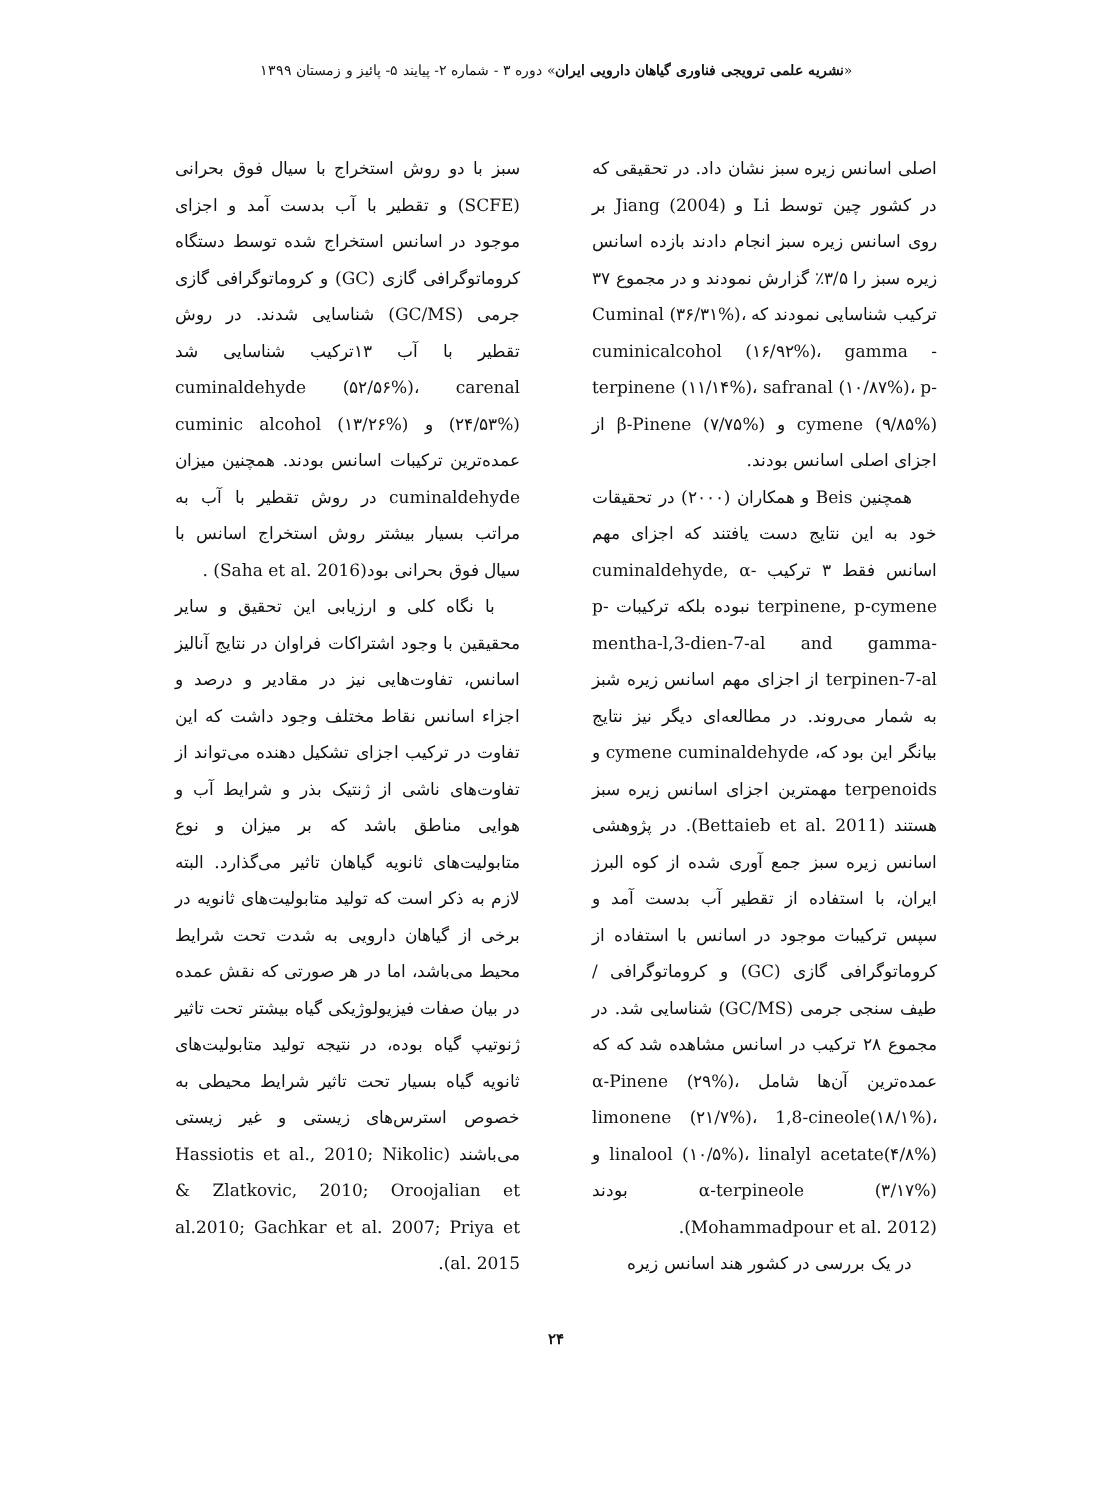«نشریه علمی ترویجی فناوری گیاهان دارویی ایران» دوره ۳ - شماره ۲- پیایند ۵- پائیز و زمستان ۱۳۹۹
اصلی اسانس زیره سبز نشان داد. در تحقیقی که در کشور چین توسط Li و Jiang (2004) بر روی اسانس زیره سبز انجام دادند بازده اسانس زیره سبز را ۳/۵٪ گزارش نمودند و در مجموع ۳۷ ترکیب شناسایی نمودند که Cuminal (۳۶/۳۱%)، cuminicalcohol (۱۶/۹۲%)، gamma -terpinene (۱۱/۱۴%)، safranal (۱۰/۸۷%)، p-cymene (۹/۸۵%) و β-Pinene (۷/۷۵%) از اجزای اصلی اسانس بودند.
همچنین Beis و همکاران (۲۰۰۰) در تحقیقات خود به این نتایج دست یافتند که اجزای مهم اسانس فقط ۳ ترکیب cuminaldehyde, α-terpinene, p-cymene نبوده بلکه ترکیبات p-mentha-l,3-dien-7-al and gamma-terpinen-7-al از اجزای مهم اسانس زیره شبز به شمار می‌روند. در مطالعه‌ای دیگر نیز نتایج بیانگر این بود که، cymene cuminaldehyde و terpenoids مهمترین اجزای اسانس زیره سبز هستند (Bettaieb et al. 2011). در پژوهشی اسانس زیره سبز جمع آوری شده از کوه البرز ایران، با استفاده از تقطیر آب بدست آمد و سپس ترکیبات موجود در اسانس با استفاده از کروماتوگرافی گازی (GC) و کروماتوگرافی / طیف سنجی جرمی (GC/MS) شناسایی شد. در مجموع ۲۸ ترکیب در اسانس مشاهده شد که که عمده‌ترین آن‌ها شامل α-Pinene (۲۹%)، limonene (۲۱/۷%)، 1,8-cineole(۱۸/۱%)، linalool (۱۰/۵%)، linalyl acetate(۴/۸%) و α-terpineole (۳/۱۷%) بودند (Mohammadpour et al. 2012).
در یک بررسی در کشور هند اسانس زیره
سبز با دو روش استخراج با سیال فوق بحرانی (SCFE) و تقطیر با آب بدست آمد و اجزای موجود در اسانس استخراج شده توسط دستگاه کروماتوگرافی گازی (GC) و کروماتوگرافی گازی جرمی (GC/MS) شناسایی شدند. در روش تقطیر با آب ۱۳ترکیب شناسایی شد cuminaldehyde (۵۲/۵۶%)، carenal (۲۴/۵۳%) و cuminic alcohol (۱۳/۲۶%) عمده‌ترین ترکیبات اسانس بودند. همچنین میزان cuminaldehyde در روش تقطیر با آب به مراتب بسیار بیشتر روش استخراج اسانس با سیال فوق بحرانی بود(Saha et al. 2016) .
با نگاه کلی و ارزیابی این تحقیق و سایر محقیقین با وجود اشتراکات فراوان در نتایج آنالیز اسانس، تفاوت‌هایی نیز در مقادیر و درصد و اجزاء اسانس نقاط مختلف وجود داشت که این تفاوت در ترکیب اجزای تشکیل دهنده می‌تواند از تفاوت‌های ناشی از ژنتیک بذر و شرایط آب و هوایی مناطق باشد که بر میزان و نوع متابولیت‌های ثانویه گیاهان تاثیر می‌گذارد. البته لازم به ذکر است که تولید متابولیت‌های ثانویه در برخی از گیاهان دارویی به شدت تحت شرایط محیط می‌باشد، اما در هر صورتی که نقش عمده در بیان صفات فیزیولوژیکی گیاه بیشتر تحت تاثیر ژنوتیپ گیاه بوده، در نتیجه تولید متابولیت‌های ثانویه گیاه بسیار تحت تاثیر شرایط محیطی به خصوص استرس‌های زیستی و غیر زیستی می‌باشند (Hassiotis et al., 2010; Nikolic & Zlatkovic, 2010; Oroojalian et al.2010; Gachkar et al. 2007; Priya et al. 2015).
۲۴